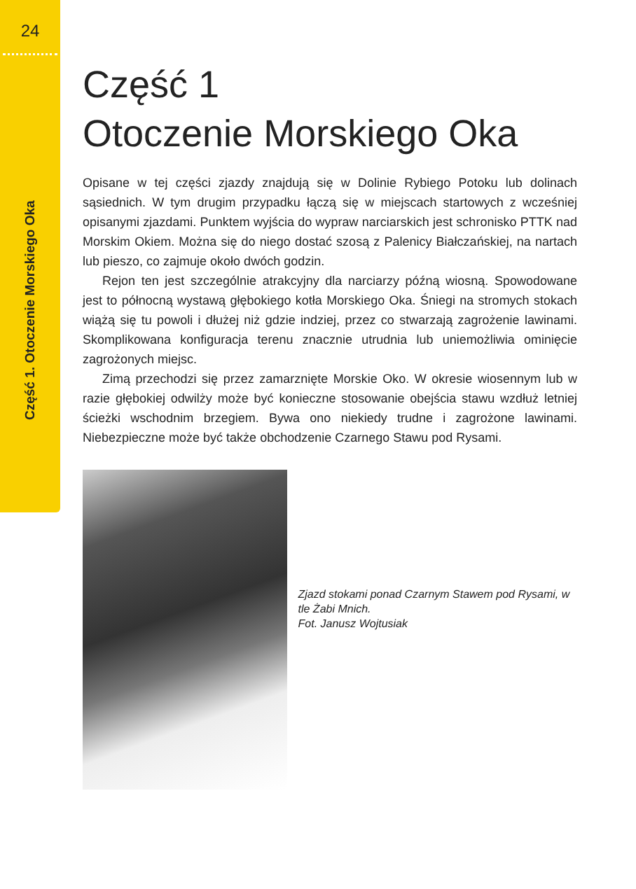24
Część 1. Otoczenie Morskiego Oka
Część 1
Otoczenie Morskiego Oka
Opisane w tej części zjazdy znajdują się w Dolinie Rybiego Potoku lub dolinach sąsiednich. W tym drugim przypadku łączą się w miejscach startowych z wcześniej opisanymi zjazdami. Punktem wyjścia do wypraw narciarskich jest schronisko PTTK nad Morskim Okiem. Można się do niego dostać szosą z Palenicy Białczańskiej, na nartach lub pieszo, co zajmuje około dwóch godzin.
Rejon ten jest szczególnie atrakcyjny dla narciarzy późną wiosną. Spowodowane jest to północną wystawą głębokiego kotła Morskiego Oka. Śniegi na stromych stokach wiążą się tu powoli i dłużej niż gdzie indziej, przez co stwarzają zagrożenie lawinami. Skomplikowana konfiguracja terenu znacznie utrudnia lub uniemożliwia ominięcie zagrożonych miejsc.
Zimą przechodzi się przez zamarznięte Morskie Oko. W okresie wiosennym lub w razie głębokiej odwilży może być konieczne stosowanie obejścia stawu wzdłuż letniej ścieżki wschodnim brzegiem. Bywa ono niekiedy trudne i zagrożone lawinami. Niebezpieczne może być także obchodzenie Czarnego Stawu pod Rysami.
Zjazd stokami ponad Czarnym Stawem pod Rysami, w tle Żabi Mnich.
Fot. Janusz Wojtusiak